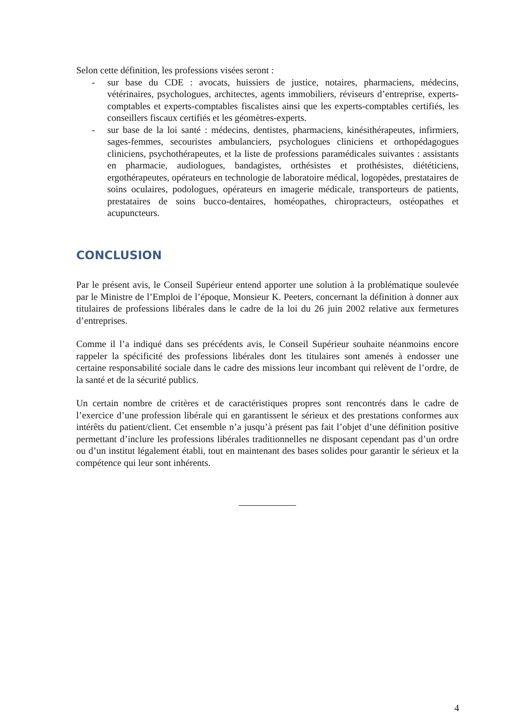Selon cette définition, les professions visées seront :
- sur base du CDE : avocats, huissiers de justice, notaires, pharmaciens, médecins, vétérinaires, psychologues, architectes, agents immobiliers, réviseurs d’entreprise, experts-comptables et experts-comptables fiscalistes ainsi que les experts-comptables certifiés, les conseillers fiscaux certifiés et les géomètres-experts.
- sur base de la loi santé : médecins, dentistes, pharmaciens, kinésithérapeutes, infirmiers, sages-femmes, secouristes ambulanciers, psychologues cliniciens et orthopédagogues cliniciens, psychothérapeutes, et la liste de professions paramédicales suivantes : assistants en pharmacie, audiologues, bandagistes, orthésistes et prothésistes, diététiciens, ergothérapeutes, opérateurs en technologie de laboratoire médical, logopèdes, prestataires de soins oculaires, podologues, opérateurs en imagerie médicale, transporteurs de patients, prestataires de soins bucco-dentaires, homéopathes, chiropracteurs, ostéopathes et acupuncteurs.
CONCLUSION
Par le présent avis, le Conseil Supérieur entend apporter une solution à la problématique soulevée par le Ministre de l’Emploi de l’époque, Monsieur K. Peeters, concernant la définition à donner aux titulaires de professions libérales dans le cadre de la loi du 26 juin 2002 relative aux fermetures d’entreprises.
Comme il l’a indiqué dans ses précédents avis, le Conseil Supérieur souhaite néanmoins encore rappeler la spécificité des professions libérales dont les titulaires sont amenés à endosser une certaine responsabilité sociale dans le cadre des missions leur incombant qui relèvent de l’ordre, de la santé et de la sécurité publics.
Un certain nombre de critères et de caractéristiques propres sont rencontrés dans le cadre de l’exercice d’une profession libérale qui en garantissent le sérieux et des prestations conformes aux intérêts du patient/client. Cet ensemble n’a jusqu’à présent pas fait l’objet d’une définition positive permettant d’inclure les professions libérales traditionnelles ne disposant cependant pas d’un ordre ou d’un institut légalement établi, tout en maintenant des bases solides pour garantir le sérieux et la compétence qui leur sont inhérents.
4